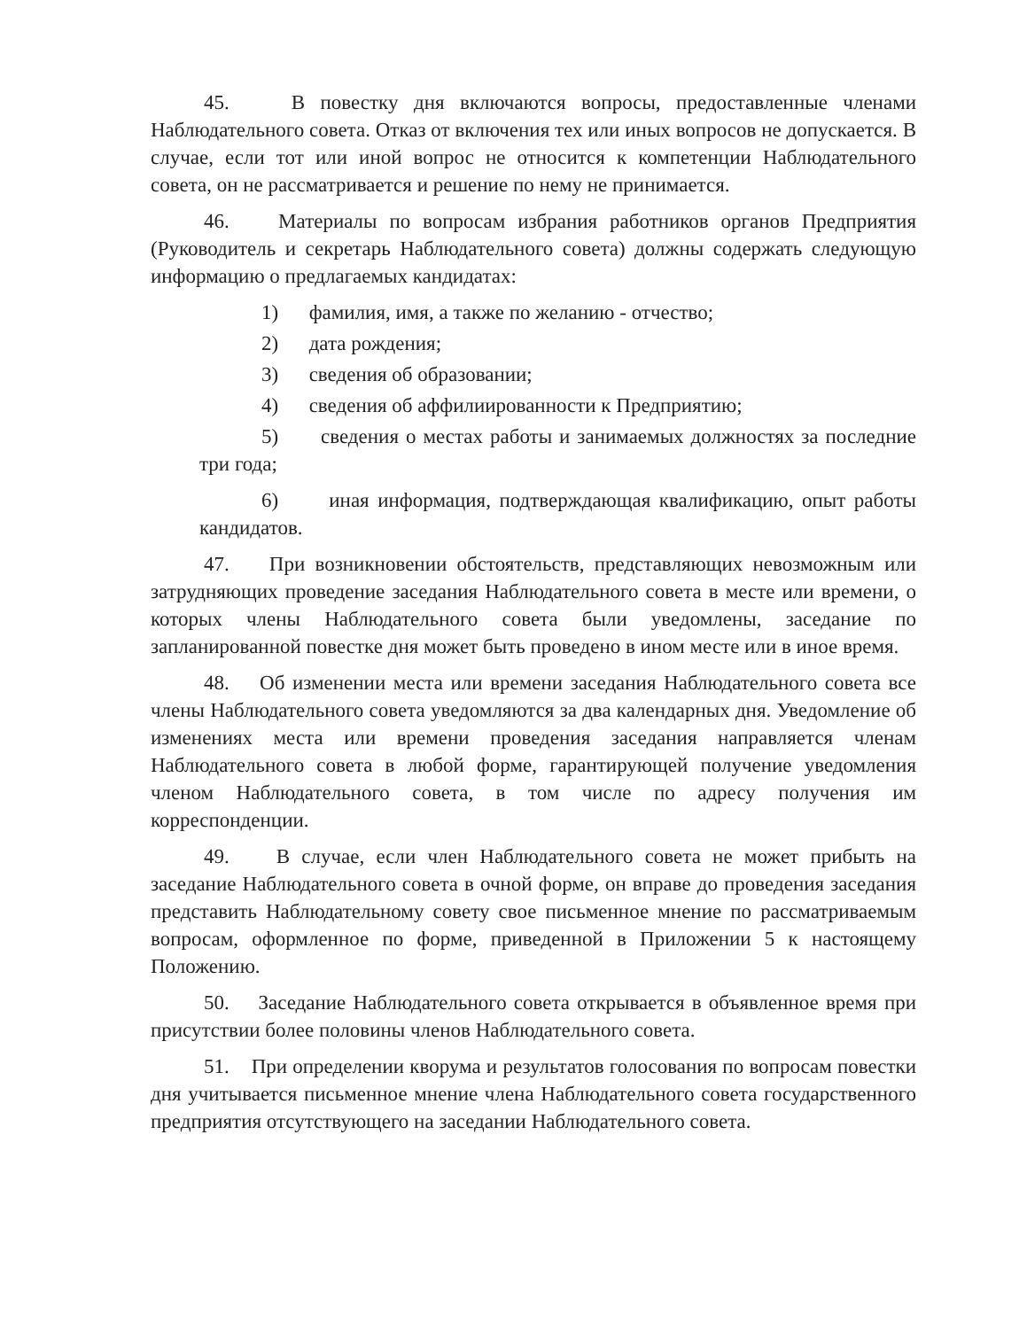45. В повестку дня включаются вопросы, предоставленные членами Наблюдательного совета. Отказ от включения тех или иных вопросов не допускается. В случае, если тот или иной вопрос не относится к компетенции Наблюдательного совета, он не рассматривается и решение по нему не принимается.
46. Материалы по вопросам избрания работников органов Предприятия (Руководитель и секретарь Наблюдательного совета) должны содержать следующую информацию о предлагаемых кандидатах:
1) фамилия, имя, а также по желанию - отчество;
2) дата рождения;
3) сведения об образовании;
4) сведения об аффилиированности к Предприятию;
5) сведения о местах работы и занимаемых должностях за последние три года;
6) иная информация, подтверждающая квалификацию, опыт работы кандидатов.
47. При возникновении обстоятельств, представляющих невозможным или затрудняющих проведение заседания Наблюдательного совета в месте или времени, о которых члены Наблюдательного совета были уведомлены, заседание по запланированной повестке дня может быть проведено в ином месте или в иное время.
48. Об изменении места или времени заседания Наблюдательного совета все члены Наблюдательного совета уведомляются за два календарных дня. Уведомление об изменениях места или времени проведения заседания направляется членам Наблюдательного совета в любой форме, гарантирующей получение уведомления членом Наблюдательного совета, в том числе по адресу получения им корреспонденции.
49. В случае, если член Наблюдательного совета не может прибыть на заседание Наблюдательного совета в очной форме, он вправе до проведения заседания представить Наблюдательному совету свое письменное мнение по рассматриваемым вопросам, оформленное по форме, приведенной в Приложении 5 к настоящему Положению.
50. Заседание Наблюдательного совета открывается в объявленное время при присутствии более половины членов Наблюдательного совета.
51. При определении кворума и результатов голосования по вопросам повестки дня учитывается письменное мнение члена Наблюдательного совета государственного предприятия отсутствующего на заседании Наблюдательного совета.